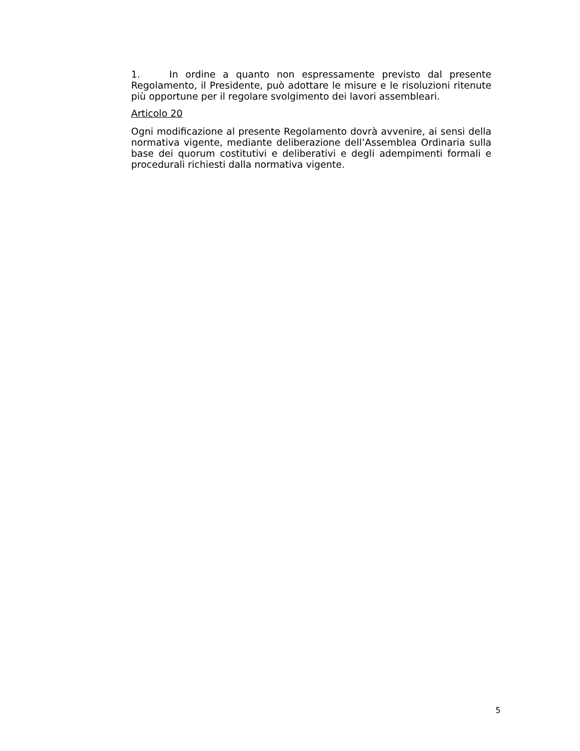1. In ordine a quanto non espressamente previsto dal presente Regolamento, il Presidente, può adottare le misure e le risoluzioni ritenute più opportune per il regolare svolgimento dei lavori assembleari.
Articolo 20
Ogni modificazione al presente Regolamento dovrà avvenire, ai sensi della normativa vigente, mediante deliberazione dell’Assemblea Ordinaria sulla base dei quorum costitutivi e deliberativi e degli adempimenti formali e procedurali richiesti dalla normativa vigente.
5